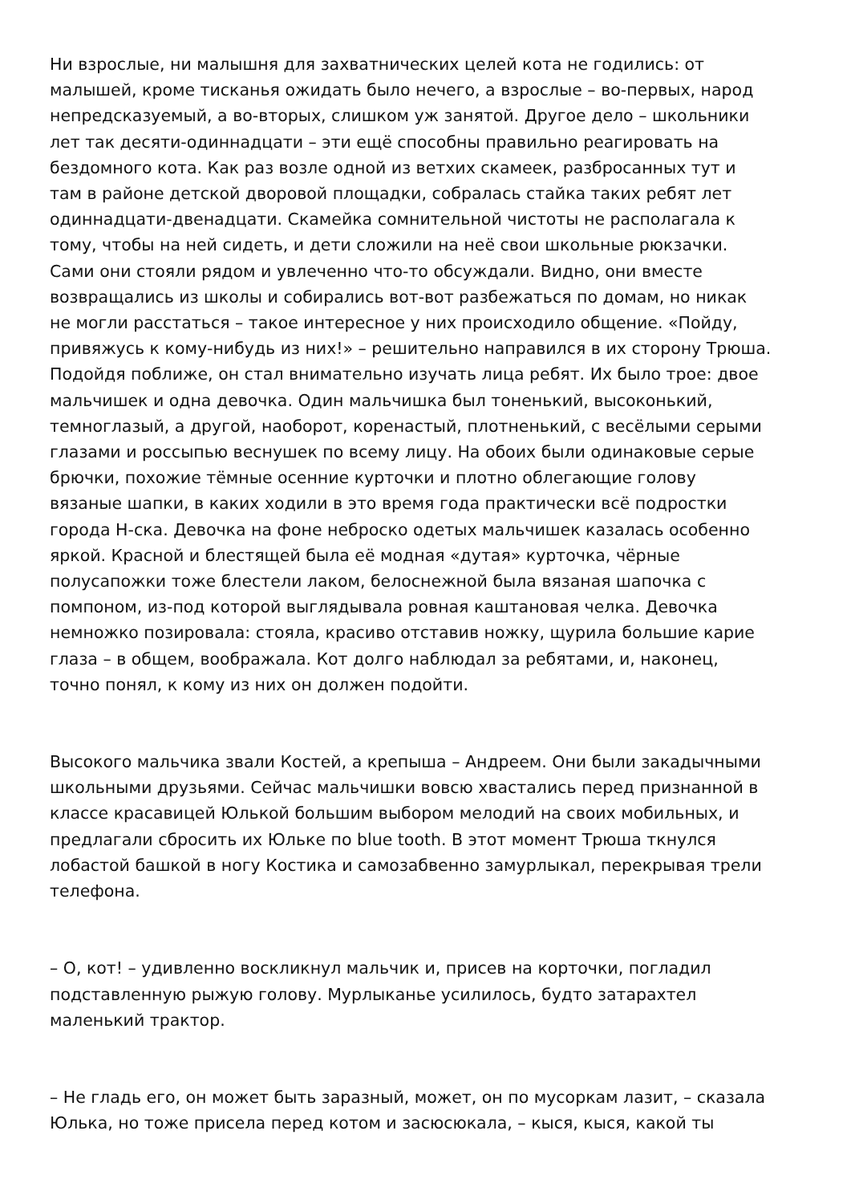Ни взрослые, ни малышня для захватнических целей кота не годились: от малышей, кроме тисканья ожидать было нечего, а взрослые – во-первых, народ непредсказуемый, а во-вторых, слишком уж занятой. Другое дело – школьники лет так десяти-одиннадцати – эти ещё способны правильно реагировать на бездомного кота. Как раз возле одной из ветхих скамеек, разбросанных тут и там в районе детской дворовой площадки, собралась стайка таких ребят лет одиннадцати-двенадцати. Скамейка сомнительной чистоты не располагала к тому, чтобы на ней сидеть, и дети сложили на неё свои школьные рюкзачки. Сами они стояли рядом и увлеченно что-то обсуждали. Видно, они вместе возвращались из школы и собирались вот-вот разбежаться по домам, но никак не могли расстаться – такое интересное у них происходило общение. «Пойду, привяжусь к кому-нибудь из них!» – решительно направился в их сторону Трюша. Подойдя поближе, он стал внимательно изучать лица ребят. Их было трое: двое мальчишек и одна девочка. Один мальчишка был тоненький, высоконький, темноглазый, а другой, наоборот, коренастый, плотненький, с весёлыми серыми глазами и россыпью веснушек по всему лицу. На обоих были одинаковые серые брючки, похожие тёмные осенние курточки и плотно облегающие голову вязаные шапки, в каких ходили в это время года практически всё подростки города Н-ска. Девочка на фоне неброско одетых мальчишек казалась особенно яркой. Красной и блестящей была её модная «дутая» курточка, чёрные полусапожки тоже блестели лаком, белоснежной была вязаная шапочка с помпоном, из-под которой выглядывала ровная каштановая челка. Девочка немножко позировала: стояла, красиво отставив ножку, щурила большие карие глаза – в общем, воображала. Кот долго наблюдал за ребятами, и, наконец, точно понял, к кому из них он должен подойти.
Высокого мальчика звали Костей, а крепыша – Андреем. Они были закадычными школьными друзьями. Сейчас мальчишки вовсю хвастались перед признанной в классе красавицей Юлькой большим выбором мелодий на своих мобильных, и предлагали сбросить их Юльке по blue tooth. В этот момент Трюша ткнулся лобастой башкой в ногу Костика и самозабвенно замурлыкал, перекрывая трели телефона.
– О, кот! – удивленно воскликнул мальчик и, присев на корточки, погладил подставленную рыжую голову. Мурлыканье усилилось, будто затарахтел маленький трактор.
– Не гладь его, он может быть заразный, может, он по мусоркам лазит, – сказала Юлька, но тоже присела перед котом и засюсюкала, – кыся, кыся, какой ты